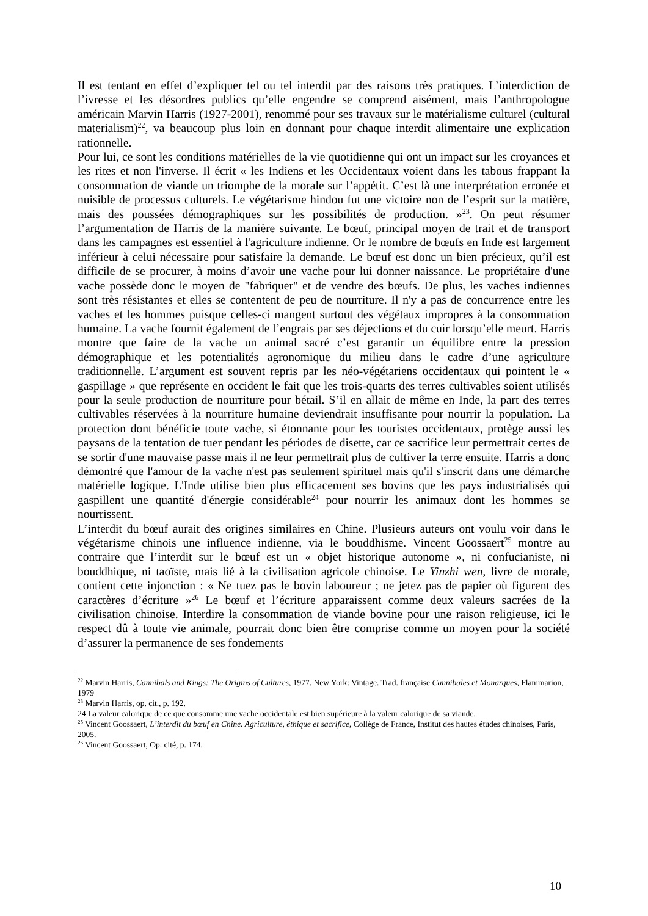Il est tentant en effet d’expliquer tel ou tel interdit par des raisons très pratiques. L’interdiction de l’ivresse et les désordres publics qu’elle engendre se comprend aisément, mais l’anthropologue américain Marvin Harris (1927-2001), renommé pour ses travaux sur le matérialisme culturel (cultural materialism)<sup>22</sup>, va beaucoup plus loin en donnant pour chaque interdit alimentaire une explication rationnelle.
Pour lui, ce sont les conditions matérielles de la vie quotidienne qui ont un impact sur les croyances et les rites et non l'inverse. Il écrit « les Indiens et les Occidentaux voient dans les tabous frappant la consommation de viande un triomphe de la morale sur l’appétit. C’est là une interprétation erronée et nuisible de processus culturels. Le végétarisme hindou fut une victoire non de l’esprit sur la matière, mais des poussées démographiques sur les possibilités de production. »<sup>23</sup>. On peut résumer l’argumentation de Harris de la manière suivante. Le bœuf, principal moyen de trait et de transport dans les campagnes est essentiel à l'agriculture indienne. Or le nombre de bœufs en Inde est largement inférieur à celui nécessaire pour satisfaire la demande. Le bœuf est donc un bien précieux, qu’il est difficile de se procurer, à moins d’avoir une vache pour lui donner naissance. Le propriétaire d'une vache possède donc le moyen de "fabriquer" et de vendre des bœufs. De plus, les vaches indiennes sont très résistantes et elles se contentent de peu de nourriture. Il n'y a pas de concurrence entre les vaches et les hommes puisque celles-ci mangent surtout des végétaux impropres à la consommation humaine. La vache fournit également de l’engrais par ses déjections et du cuir lorsqu’elle meurt. Harris montre que faire de la vache un animal sacré c’est garantir un équilibre entre la pression démographique et les potentialités agronomique du milieu dans le cadre d’une agriculture traditionnelle. L’argument est souvent repris par les néo-végétariens occidentaux qui pointent le « gaspillage » que représente en occident le fait que les trois-quarts des terres cultivables soient utilisés pour la seule production de nourriture pour bétail. S’il en allait de même en Inde, la part des terres cultivables réservées à la nourriture humaine deviendrait insuffisante pour nourrir la population. La protection dont bénéficie toute vache, si étonnante pour les touristes occidentaux, protège aussi les paysans de la tentation de tuer pendant les périodes de disette, car ce sacrifice leur permettrait certes de se sortir d'une mauvaise passe mais il ne leur permettrait plus de cultiver la terre ensuite. Harris a donc démontré que l'amour de la vache n'est pas seulement spirituel mais qu'il s'inscrit dans une démarche matérielle logique. L'Inde utilise bien plus efficacement ses bovins que les pays industrialisés qui gaspillent une quantité d'énergie considérable<sup>24</sup> pour nourrir les animaux dont les hommes se nourrissent.
L’interdit du bœuf aurait des origines similaires en Chine. Plusieurs auteurs ont voulu voir dans le végétarisme chinois une influence indienne, via le bouddhisme. Vincent Goossaert<sup>25</sup> montre au contraire que l’interdit sur le bœuf est un « objet historique autonome », ni confucianiste, ni bouddhique, ni taoïste, mais lié à la civilisation agricole chinoise. Le Yinzhi wen, livre de morale, contient cette injonction : « Ne tuez pas le bovin laboureur ; ne jetez pas de papier où figurent des caractères d’écriture »<sup>26</sup> Le bœuf et l’écriture apparaissent comme deux valeurs sacrées de la civilisation chinoise. Interdire la consommation de viande bovine pour une raison religieuse, ici le respect dû à toute vie animale, pourrait donc bien être comprise comme un moyen pour la société d’assurer la permanence de ses fondements
<sup>22</sup> Marvin Harris, Cannibals and Kings: The Origins of Cultures, 1977. New York: Vintage. Trad. française Cannibales et Monarques, Flammarion, 1979
<sup>23</sup> Marvin Harris, op. cit., p. 192.
24 La valeur calorique de ce que consomme une vache occidentale est bien supérieure à la valeur calorique de sa viande.
<sup>25</sup> Vincent Goossaert, L’interdit du bœuf en Chine. Agriculture, éthique et sacrifice, Collège de France, Institut des hautes études chinoises, Paris, 2005.
<sup>26</sup> Vincent Goossaert, Op. cité, p. 174.
10